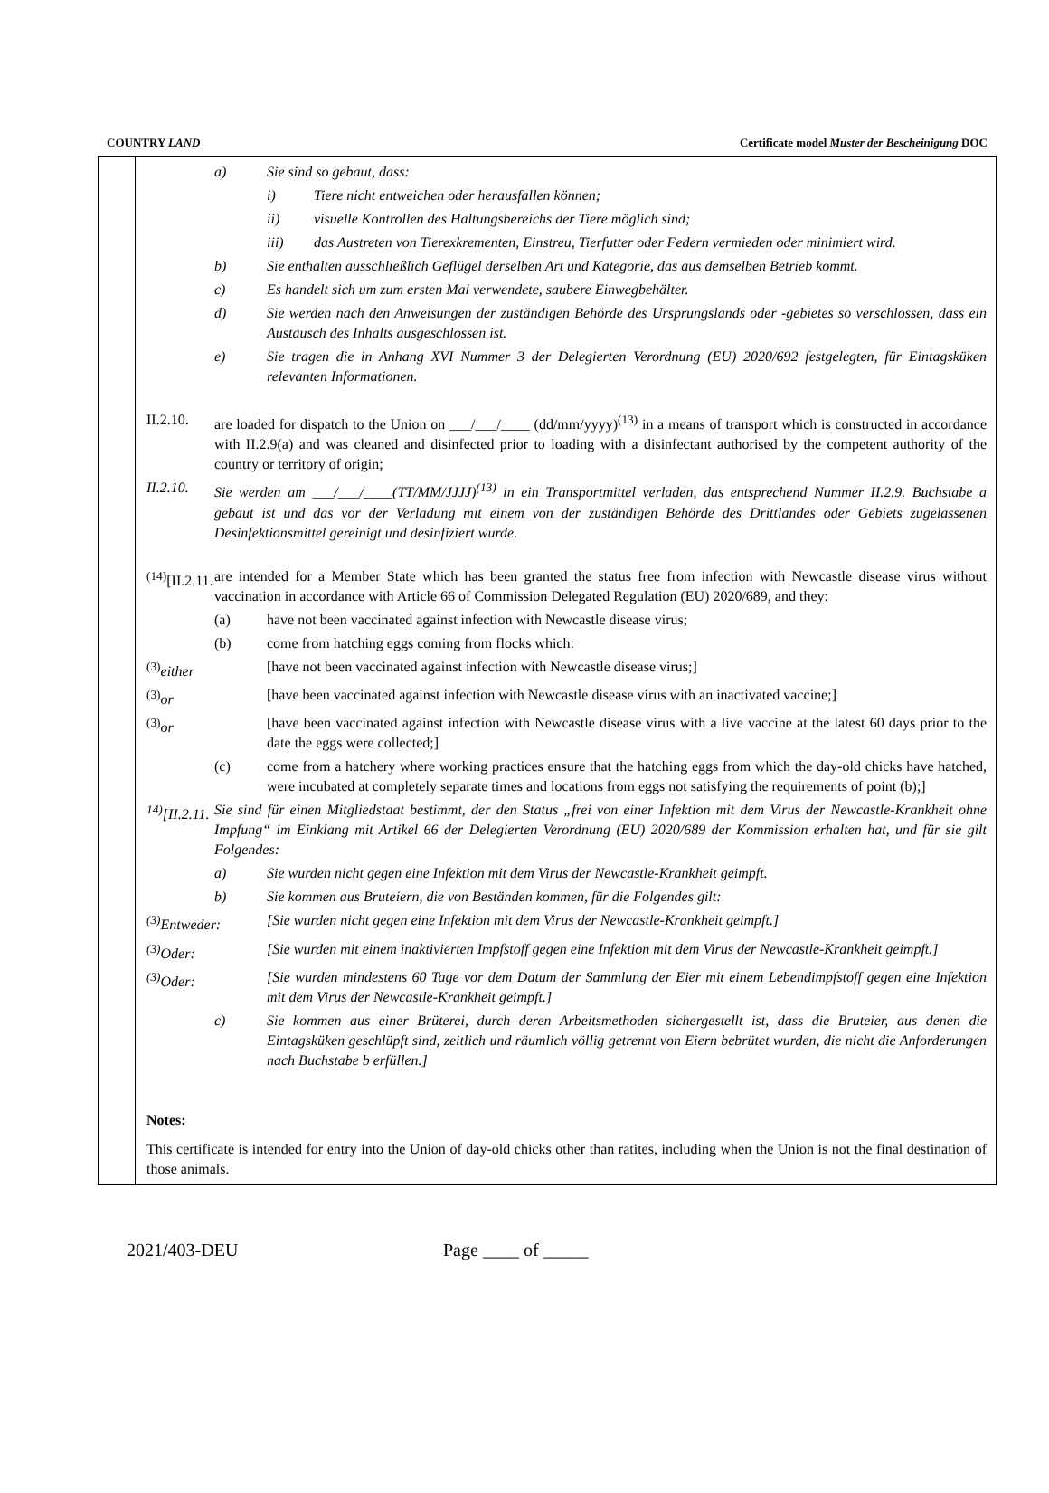COUNTRY LAND Certificate model Muster der Bescheinigung DOC
a) Sie sind so gebaut, dass:
i) Tiere nicht entweichen oder herausfallen können;
ii) visuelle Kontrollen des Haltungsbereichs der Tiere möglich sind;
iii) das Austreten von Tierexkrementen, Einstreu, Tierfutter oder Federn vermieden oder minimiert wird.
b) Sie enthalten ausschließlich Geflügel derselben Art und Kategorie, das aus demselben Betrieb kommt.
c) Es handelt sich um zum ersten Mal verwendete, saubere Einwegbehälter.
d) Sie werden nach den Anweisungen der zuständigen Behörde des Ursprungslands oder -gebietes so verschlossen, dass ein Austausch des Inhalts ausgeschlossen ist.
e) Sie tragen die in Anhang XVI Nummer 3 der Delegierten Verordnung (EU) 2020/692 festgelegten, für Eintagsküken relevanten Informationen.
II.2.10. are loaded for dispatch to the Union on ___/___/____ (dd/mm/yyyy)<sup>(13)</sup> in a means of transport which is constructed in accordance with II.2.9(a) and was cleaned and disinfected prior to loading with a disinfectant authorised by the competent authority of the country or territory of origin;
II.2.10. Sie werden am ___/___/____(TT/MM/JJJJ)<sup>(13)</sup> in ein Transportmittel verladen, das entsprechend Nummer II.2.9. Buchstabe a gebaut ist und das vor der Verladung mit einem von der zuständigen Behörde des Drittlandes oder Gebiets zugelassenen Desinfektionsmittel gereinigt und desinfiziert wurde.
<sup>(14)</sup> [II.2.11. are intended for a Member State which has been granted the status free from infection with Newcastle disease virus without vaccination in accordance with Article 66 of Commission Delegated Regulation (EU) 2020/689, and they:
(a) have not been vaccinated against infection with Newcastle disease virus;
(b) come from hatching eggs coming from flocks which:
<sup>(3)</sup> either [have not been vaccinated against infection with Newcastle disease virus;]
<sup>(3)</sup> or [have been vaccinated against infection with Newcastle disease virus with an inactivated vaccine;]
<sup>(3)</sup> or [have been vaccinated against infection with Newcastle disease virus with a live vaccine at the latest 60 days prior to the date the eggs were collected;]
(c) come from a hatchery where working practices ensure that the hatching eggs from which the day-old chicks have hatched, were incubated at completely separate times and locations from eggs not satisfying the requirements of point (b);]
<sup>14)</sup> [II.2.11. Sie sind für einen Mitgliedstaat bestimmt, der den Status „frei von einer Infektion mit dem Virus der Newcastle-Krankheit ohne Impfung“ im Einklang mit Artikel 66 der Delegierten Verordnung (EU) 2020/689 der Kommission erhalten hat, und für sie gilt Folgendes:
a) Sie wurden nicht gegen eine Infektion mit dem Virus der Newcastle-Krankheit geimpft.
b) Sie kommen aus Bruteiern, die von Beständen kommen, für die Folgendes gilt:
<sup>(3)</sup> Entweder: [Sie wurden nicht gegen eine Infektion mit dem Virus der Newcastle-Krankheit geimpft.]
<sup>(3)</sup> Oder: [Sie wurden mit einem inaktivierten Impfstoff gegen eine Infektion mit dem Virus der Newcastle-Krankheit geimpft.]
<sup>(3)</sup> Oder: [Sie wurden mindestens 60 Tage vor dem Datum der Sammlung der Eier mit einem Lebendimpfstoff gegen eine Infektion mit dem Virus der Newcastle-Krankheit geimpft.]
c) Sie kommen aus einer Brüterei, durch deren Arbeitsmethoden sichergestellt ist, dass die Bruteier, aus denen die Eintagsküken geschlüpft sind, zeitlich und räumlich völlig getrennt von Eiern bebrütet wurden, die nicht die Anforderungen nach Buchstabe b erfüllen.]
Notes:
This certificate is intended for entry into the Union of day-old chicks other than ratites, including when the Union is not the final destination of those animals.
2021/403-DEU Page ____ of _____